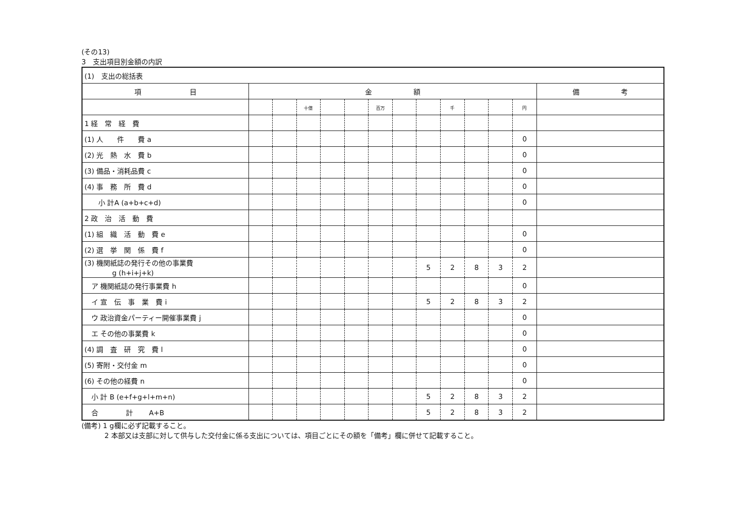(その13)
3　支出項目別金額の内訳
| (1) 支出の総括表 | | | | | | | | | | | | | |
| 項 目 | 金 額 | | | | | | | | | | | | 備 考 |
| | | | 十億 | | | 百万 | | | 千 | | | 円 | |
| 1 経 常 経 費 | | | | | | | | | | | | | |
| (1) 人 件 費 a | | | | | | | | | | | | 0 | |
| (2) 光 熱 水 費 b | | | | | | | | | | | | 0 | |
| (3) 備品・消耗品費 c | | | | | | | | | | | | 0 | |
| (4) 事 務 所 費 d | | | | | | | | | | | | 0 | |
| 小 計A (a+b+c+d) | | | | | | | | | | | | 0 | |
| 2 政 治 活 動 費 | | | | | | | | | | | | | |
| (1) 組 織 活 動 費 e | | | | | | | | | | | | 0 | |
| (2) 選 挙 関 係 費 f | | | | | | | | | | | | 0 | |
| (3) 機関紙誌の発行その他の事業費 g (h+i+j+k) | | | | | | | | 5 | 2 | 8 | 3 | 2 | |
| ア 機関紙誌の発行事業費 h | | | | | | | | | | | | 0 | |
| イ 宣 伝 事 業 費 i | | | | | | | | 5 | 2 | 8 | 3 | 2 | |
| ウ 政治資金パーティー開催事業費 j | | | | | | | | | | | | 0 | |
| エ その他の事業費 k | | | | | | | | | | | | 0 | |
| (4) 調 査 研 究 費 l | | | | | | | | | | | | 0 | |
| (5) 寄附・交付金 m | | | | | | | | | | | | 0 | |
| (6) その他の経費 n | | | | | | | | | | | | 0 | |
| 小 計 B (e+f+g+l+m+n) | | | | | | | | 5 | 2 | 8 | 3 | 2 | |
| 合 計 A+B | | | | | | | | 5 | 2 | 8 | 3 | 2 | |
(備考) 1 g欄に必ず記載すること。
　　　 2 本部又は支部に対して供与した交付金に係る支出については、項目ごとにその額を「備考」欄に併せて記載すること。